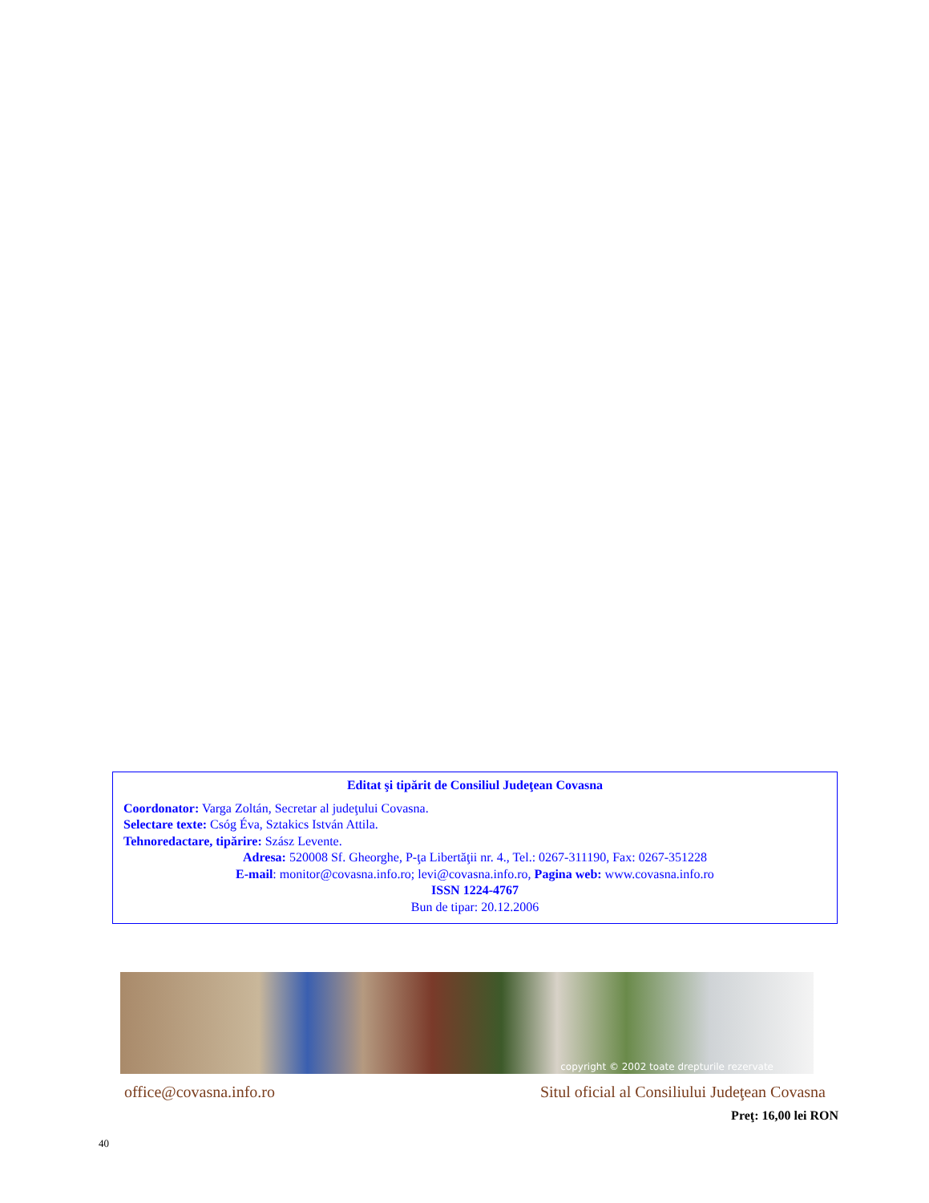Editat şi tipărit de Consiliul Judeţean Covasna
Coordonator: Varga Zoltán, Secretar al judeţului Covasna.
Selectare texte: Csóg Éva, Sztakics István Attila.
Tehnoredactare, tipărire: Szász Levente.
Adresa: 520008 Sf. Gheorghe, P-ţa Libertăţii nr. 4., Tel.: 0267-311190, Fax: 0267-351228
E-mail: monitor@covasna.info.ro; levi@covasna.info.ro, Pagina web: www.covasna.info.ro
ISSN 1224-4767
Bun de tipar: 20.12.2006
copyright © 2002 toate drepturile rezervate
office@covasna.info.ro Situl oficial al Consiliului Judeţean Covasna
Preţ: 16,00 lei RON
40